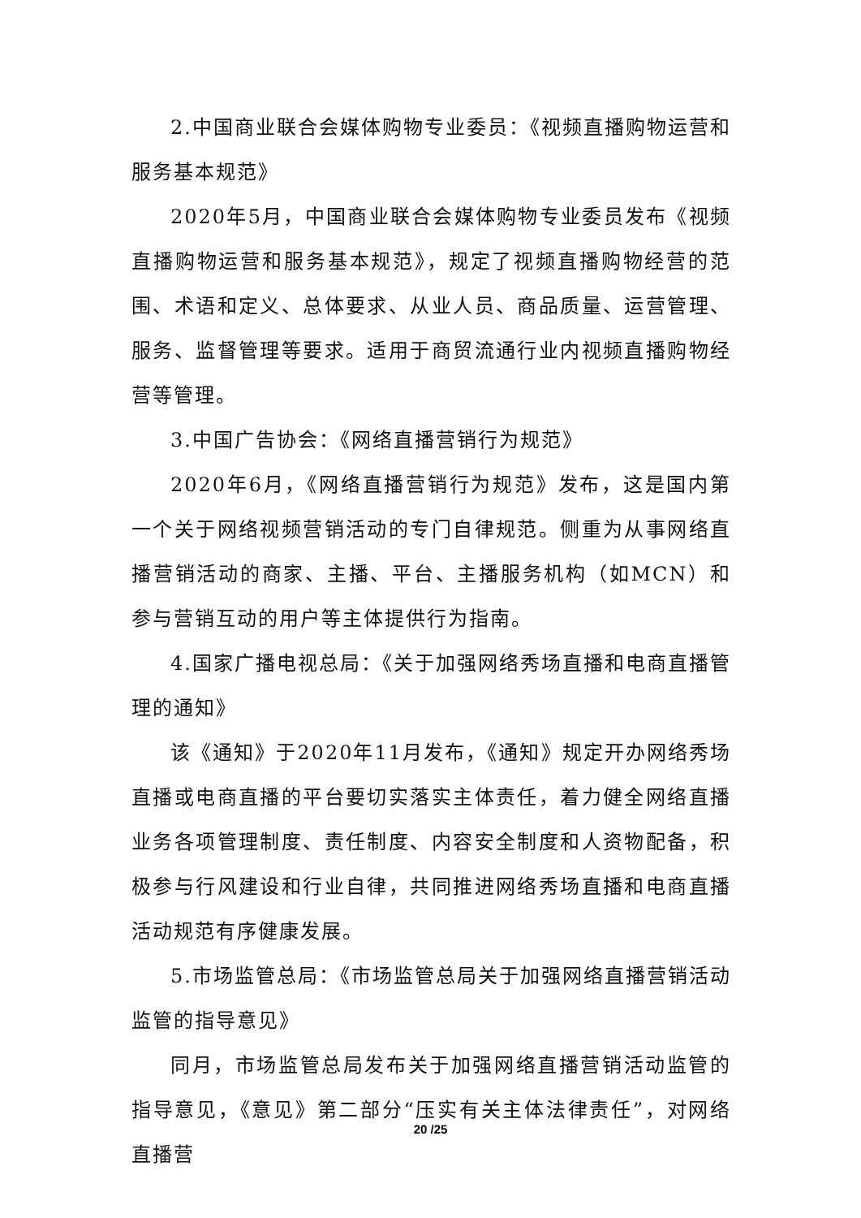2.中国商业联合会媒体购物专业委员：《视频直播购物运营和服务基本规范》
2020年5月，中国商业联合会媒体购物专业委员发布《视频直播购物运营和服务基本规范》，规定了视频直播购物经营的范围、术语和定义、总体要求、从业人员、商品质量、运营管理、服务、监督管理等要求。适用于商贸流通行业内视频直播购物经营等管理。
3.中国广告协会：《网络直播营销行为规范》
2020年6月，《网络直播营销行为规范》发布，这是国内第一个关于网络视频营销活动的专门自律规范。侧重为从事网络直播营销活动的商家、主播、平台、主播服务机构（如MCN）和参与营销互动的用户等主体提供行为指南。
4.国家广播电视总局：《关于加强网络秀场直播和电商直播管理的通知》
该《通知》于2020年11月发布，《通知》规定开办网络秀场直播或电商直播的平台要切实落实主体责任，着力健全网络直播业务各项管理制度、责任制度、内容安全制度和人资物配备，积极参与行风建设和行业自律，共同推进网络秀场直播和电商直播活动规范有序健康发展。
5.市场监管总局：《市场监管总局关于加强网络直播营销活动监管的指导意见》
同月，市场监管总局发布关于加强网络直播营销活动监管的指导意见，《意见》第二部分“压实有关主体法律责任”，对网络直播营
20 /25